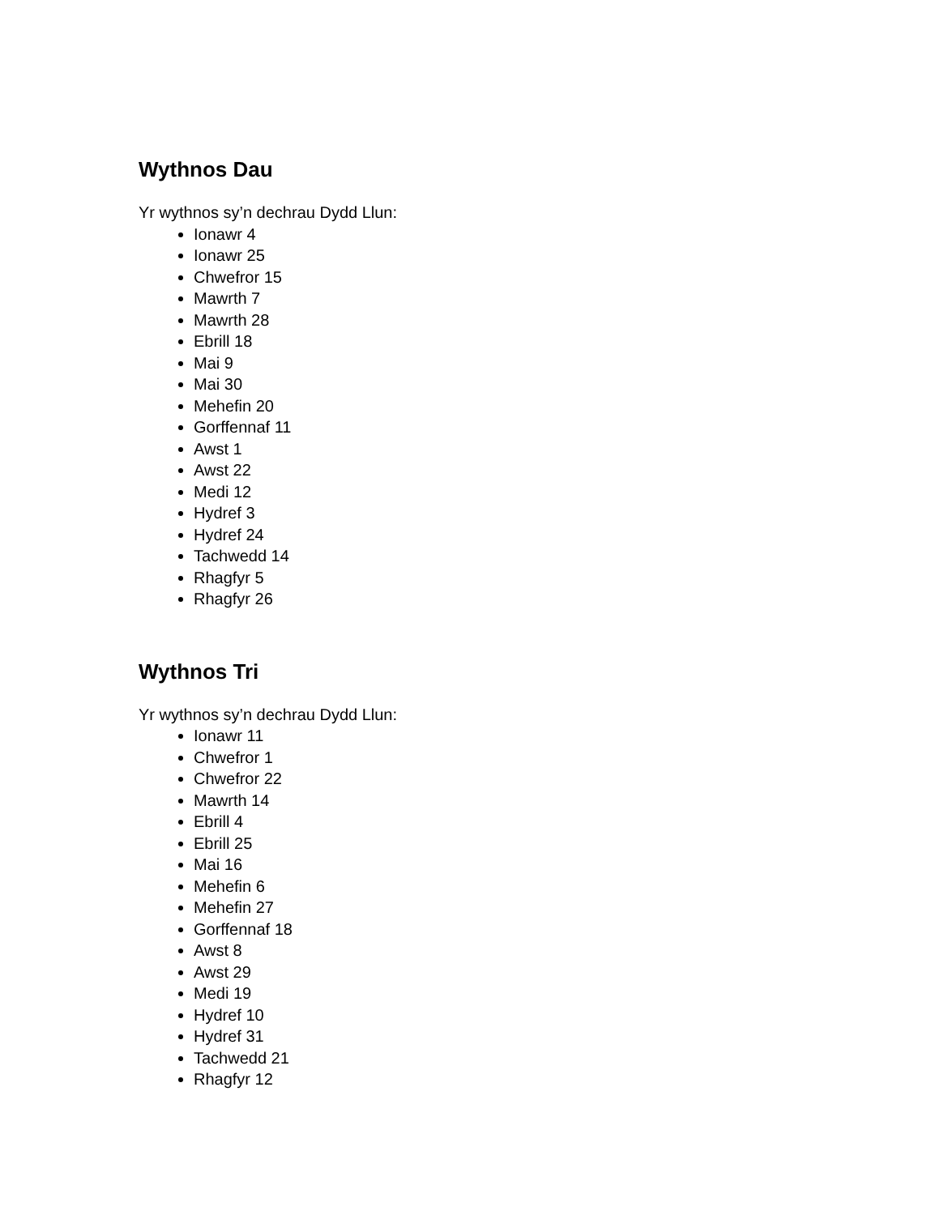Wythnos Dau
Yr wythnos sy’n dechrau Dydd Llun:
Ionawr 4
Ionawr 25
Chwefror 15
Mawrth 7
Mawrth 28
Ebrill 18
Mai 9
Mai 30
Mehefin 20
Gorffennaf 11
Awst 1
Awst 22
Medi 12
Hydref 3
Hydref 24
Tachwedd 14
Rhagfyr 5
Rhagfyr 26
Wythnos Tri
Yr wythnos sy’n dechrau Dydd Llun:
Ionawr 11
Chwefror 1
Chwefror 22
Mawrth 14
Ebrill 4
Ebrill 25
Mai 16
Mehefin 6
Mehefin 27
Gorffennaf 18
Awst 8
Awst 29
Medi 19
Hydref 10
Hydref 31
Tachwedd 21
Rhagfyr 12